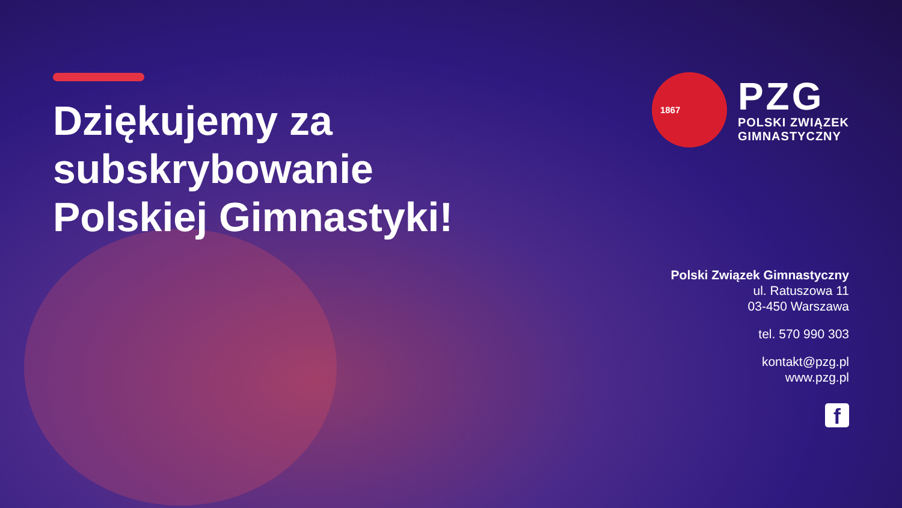Dziękujemy za subskrybowanie Polskiej Gimnastyki!
1867
PZG
POLSKI ZWIĄZEK
GIMNASTYCZNY
Polski Związek Gimnastyczny
ul. Ratuszowa 11
03-450 Warszawa
tel. 570 990 303
kontakt@pzg.pl
www.pzg.pl
f